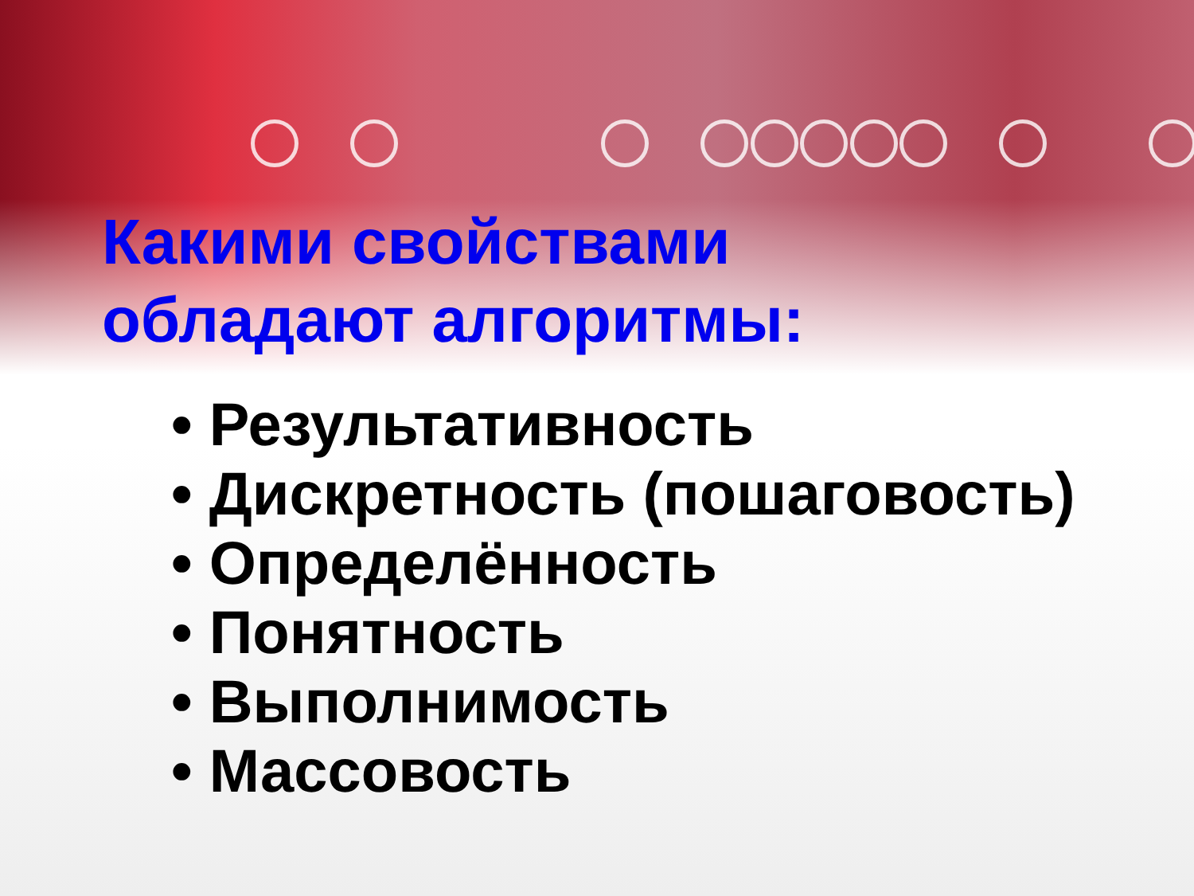Какими свойствами
обладают алгоритмы:
• Результативность
• Дискретность (пошаговость)
• Определённость
• Понятность
• Выполнимость
• Массовость